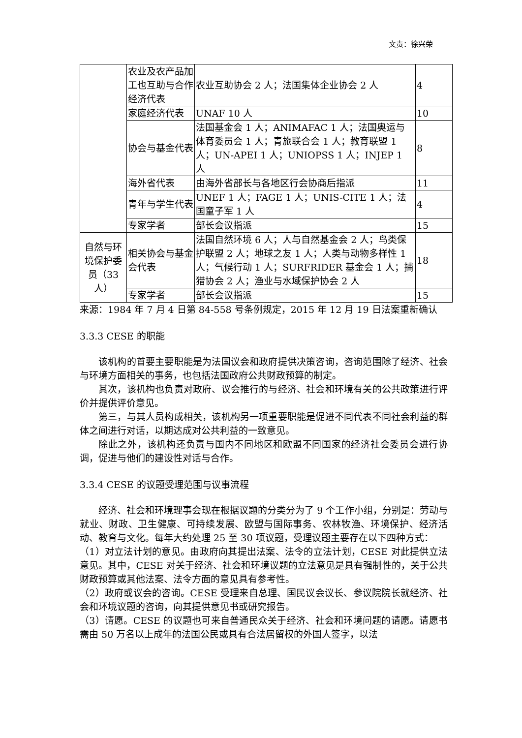文责：徐兴荣
| | 农业及农产品加工也互助与合作经济代表 | 农业互助协会 2 人；法国集体企业协会 2 人 | 4 |
| | 家庭经济代表 | UNAF 10 人 | 10 |
| | 协会与基金代表 | 法国基金会 1 人；ANIMAFAC 1 人；法国奥运与体育委员会 1 人；青旅联合会 1 人；教育联盟 1 人；UN-APEI 1 人；UNIOPSS 1 人；INJEP 1 人 | 8 |
| | 海外省代表 | 由海外省部长与各地区行会协商后指派 | 11 |
| | 青年与学生代表 | UNEF 1 人；FAGE 1 人；UNIS-CITE 1 人；法国童子军 1 人 | 4 |
| | 专家学者 | 部长会议指派 | 15 |
| 自然与环境保护委员（33 人） | 相关协会与基金会代表 | 法国自然环境 6 人；人与自然基金会 2 人；鸟类保护联盟 2 人；地球之友 1 人；人类与动物多样性 1 人；气候行动 1 人；SURFRIDER 基金会 1 人；捕猎协会 2 人；渔业与水域保护协会 2 人 | 18 |
| | 专家学者 | 部长会议指派 | 15 |
来源：1984 年 7 月 4 日第 84-558 号条例规定，2015 年 12 月 19 日法案重新确认
3.3.3 CESE 的职能
该机构的首要主要职能是为法国议会和政府提供决策咨询，咨询范围除了经济、社会与环境方面相关的事务，也包括法国政府公共财政预算的制定。
其次，该机构也负责对政府、议会推行的与经济、社会和环境有关的公共政策进行评价并提供评价意见。
第三，与其人员构成相关，该机构另一项重要职能是促进不同代表不同社会利益的群体之间进行对话，以期达成对公共利益的一致意见。
除此之外，该机构还负责与国内不同地区和欧盟不同国家的经济社会委员会进行协调，促进与他们的建设性对话与合作。
3.3.4 CESE 的议题受理范围与议事流程
经济、社会和环境理事会现在根据议题的分类分为了 9 个工作小组，分别是：劳动与就业、财政、卫生健康、可持续发展、欧盟与国际事务、农林牧渔、环境保护、经济活动、教育与文化。每年大约处理 25 至 30 项议题，受理议题主要存在以下四种方式：
（1）对立法计划的意见。由政府向其提出法案、法令的立法计划，CESE 对此提供立法意见。其中，CESE 对关于经济、社会和环境议题的立法意见是具有强制性的，关于公共财政预算或其他法案、法令方面的意见具有参考性。
（2）政府或议会的咨询。CESE 受理来自总理、国民议会议长、参议院院长就经济、社会和环境议题的咨询，向其提供意见书或研究报告。
（3）请愿。CESE 的议题也可来自普通民众关于经济、社会和环境问题的请愿。请愿书需由 50 万名以上成年的法国公民或具有合法居留权的外国人签字，以法